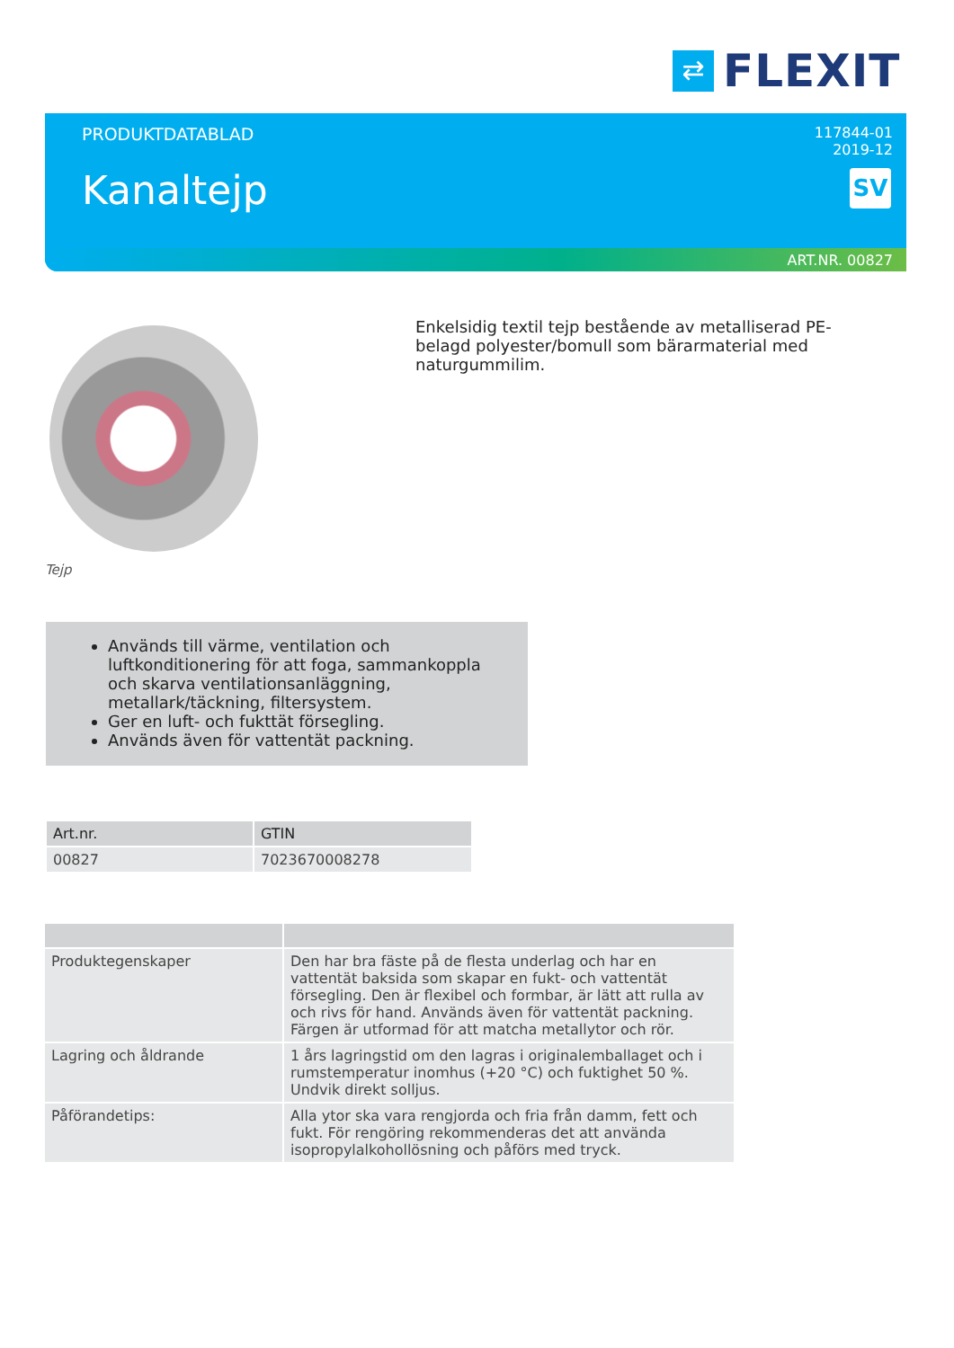⇄
FLEXIT
PRODUKTDATABLAD
Kanaltejp
117844-01
2019-12
SV
ART.NR. 00827
Tejp
Enkelsidig textil tejp bestående av metalliserad PE-belagd polyester/bomull som bärarmaterial med naturgummilim.
Används till värme, ventilation och luftkonditionering för att foga, sammankoppla och skarva ventilationsanläggning, metallark/täckning, filtersystem.
Ger en luft- och fukttät försegling.
Används även för vattentät packning.
| Art.nr. | GTIN |
| --- | --- |
| 00827 | 7023670008278 |
| Produktegenskaper | Den har bra fäste på de flesta underlag och har en vattentät baksida som skapar en fukt- och vattentät försegling. Den är flexibel och formbar, är lätt att rulla av och rivs för hand. Används även för vattentät packning. Färgen är utformad för att matcha metallytor och rör. |
| Lagring och åldrande | 1 års lagringstid om den lagras i originalemballaget och i rumstemperatur inomhus (+20 °C) och fuktighet 50 %. Undvik direkt solljus. |
| Påförandetips: | Alla ytor ska vara rengjorda och fria från damm, fett och fukt. För rengöring rekommenderas det att använda isopropylalkohollösning och påförs med tryck. |